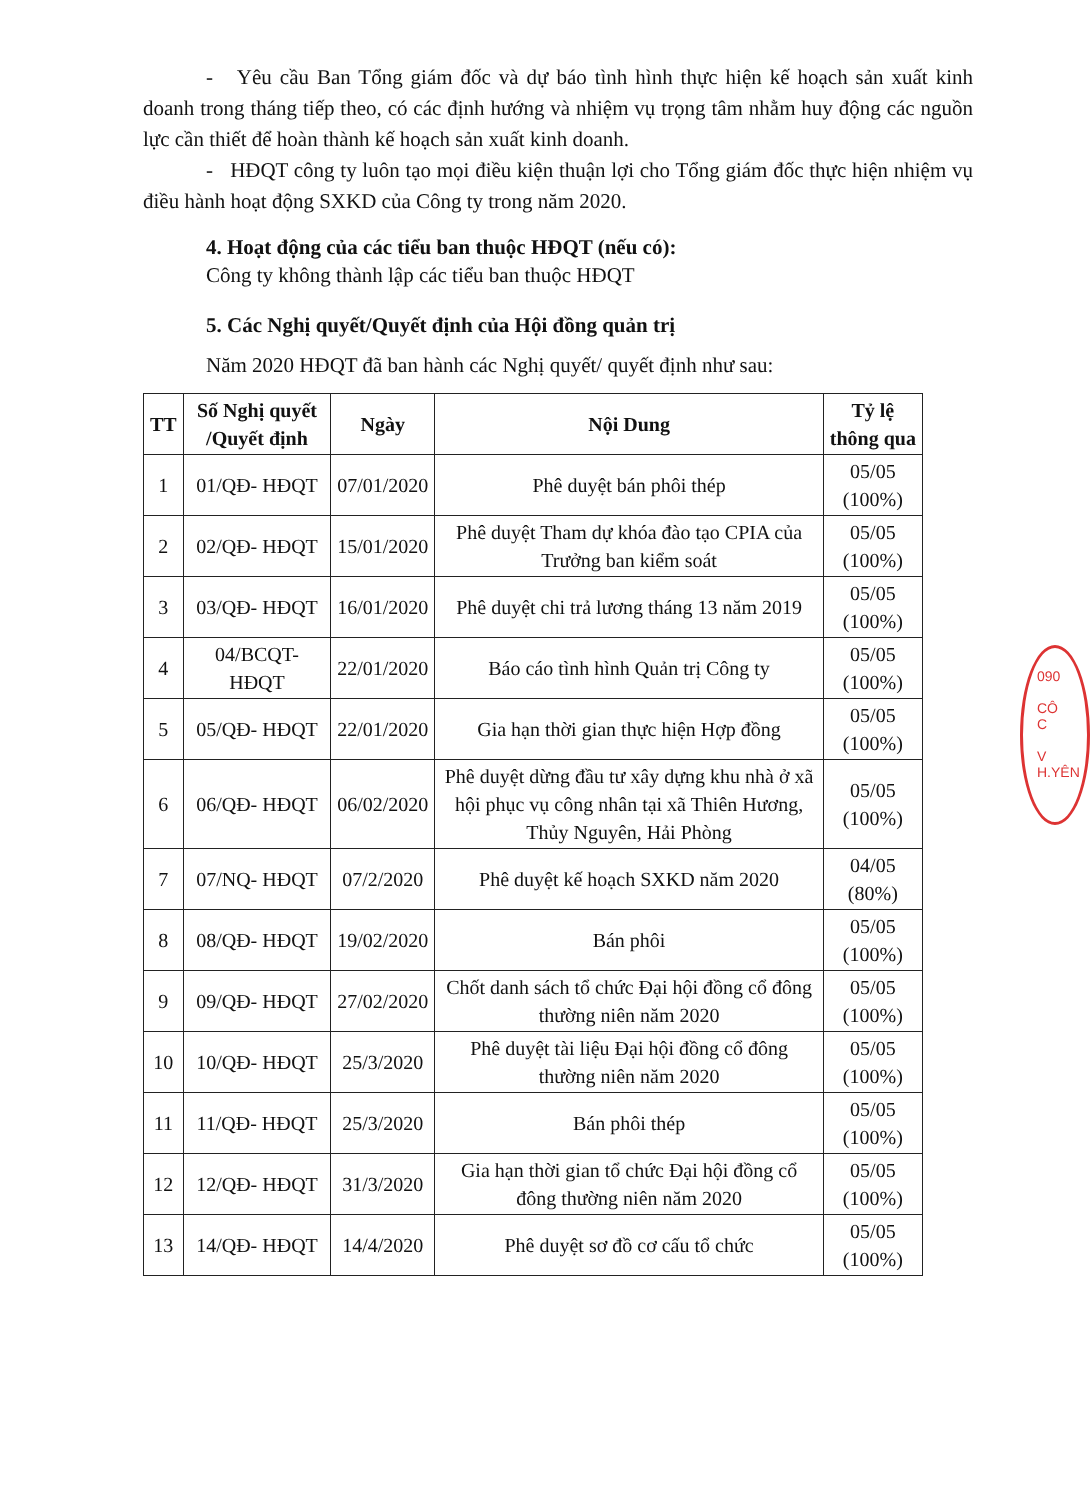- Yêu cầu Ban Tổng giám đốc và dự báo tình hình thực hiện kế hoạch sản xuất kinh doanh trong tháng tiếp theo, có các định hướng và nhiệm vụ trọng tâm nhằm huy động các nguồn lực cần thiết để hoàn thành kế hoạch sản xuất kinh doanh.
- HĐQT công ty luôn tạo mọi điều kiện thuận lợi cho Tổng giám đốc thực hiện nhiệm vụ điều hành hoạt động SXKD của Công ty trong năm 2020.
4. Hoạt động của các tiểu ban thuộc HĐQT (nếu có):
Công ty không thành lập các tiểu ban thuộc HĐQT
5. Các Nghị quyết/Quyết định của Hội đồng quản trị
Năm 2020 HĐQT đã ban hành các Nghị quyết/ quyết định như sau:
| TT | Số Nghị quyết /Quyết định | Ngày | Nội Dung | Tỷ lệ thông qua |
| --- | --- | --- | --- | --- |
| 1 | 01/QĐ- HĐQT | 07/01/2020 | Phê duyệt bán phôi thép | 05/05 (100%) |
| 2 | 02/QĐ- HĐQT | 15/01/2020 | Phê duyệt Tham dự khóa đào tạo CPIA của Trưởng ban kiểm soát | 05/05 (100%) |
| 3 | 03/QĐ- HĐQT | 16/01/2020 | Phê duyệt chi trả lương tháng 13 năm 2019 | 05/05 (100%) |
| 4 | 04/BCQT- HĐQT | 22/01/2020 | Báo cáo tình hình Quản trị Công ty | 05/05 (100%) |
| 5 | 05/QĐ- HĐQT | 22/01/2020 | Gia hạn thời gian thực hiện Hợp đồng | 05/05 (100%) |
| 6 | 06/QĐ- HĐQT | 06/02/2020 | Phê duyệt dừng đầu tư xây dựng khu nhà ở xã hội phục vụ công nhân tại xã Thiên Hương, Thủy Nguyên, Hải Phòng | 05/05 (100%) |
| 7 | 07/NQ- HĐQT | 07/2/2020 | Phê duyệt kế hoạch SXKD năm 2020 | 04/05 (80%) |
| 8 | 08/QĐ- HĐQT | 19/02/2020 | Bán phôi | 05/05 (100%) |
| 9 | 09/QĐ- HĐQT | 27/02/2020 | Chốt danh sách tổ chức Đại hội đồng cổ đông thường niên năm 2020 | 05/05 (100%) |
| 10 | 10/QĐ- HĐQT | 25/3/2020 | Phê duyệt tài liệu Đại hội đồng cổ đông thường niên năm 2020 | 05/05 (100%) |
| 11 | 11/QĐ- HĐQT | 25/3/2020 | Bán phôi thép | 05/05 (100%) |
| 12 | 12/QĐ- HĐQT | 31/3/2020 | Gia hạn thời gian tổ chức Đại hội đồng cổ đông thường niên năm 2020 | 05/05 (100%) |
| 13 | 14/QĐ- HĐQT | 14/4/2020 | Phê duyệt sơ đồ cơ cấu tổ chức | 05/05 (100%) |
090
CÔ
C
V
H.YÊN